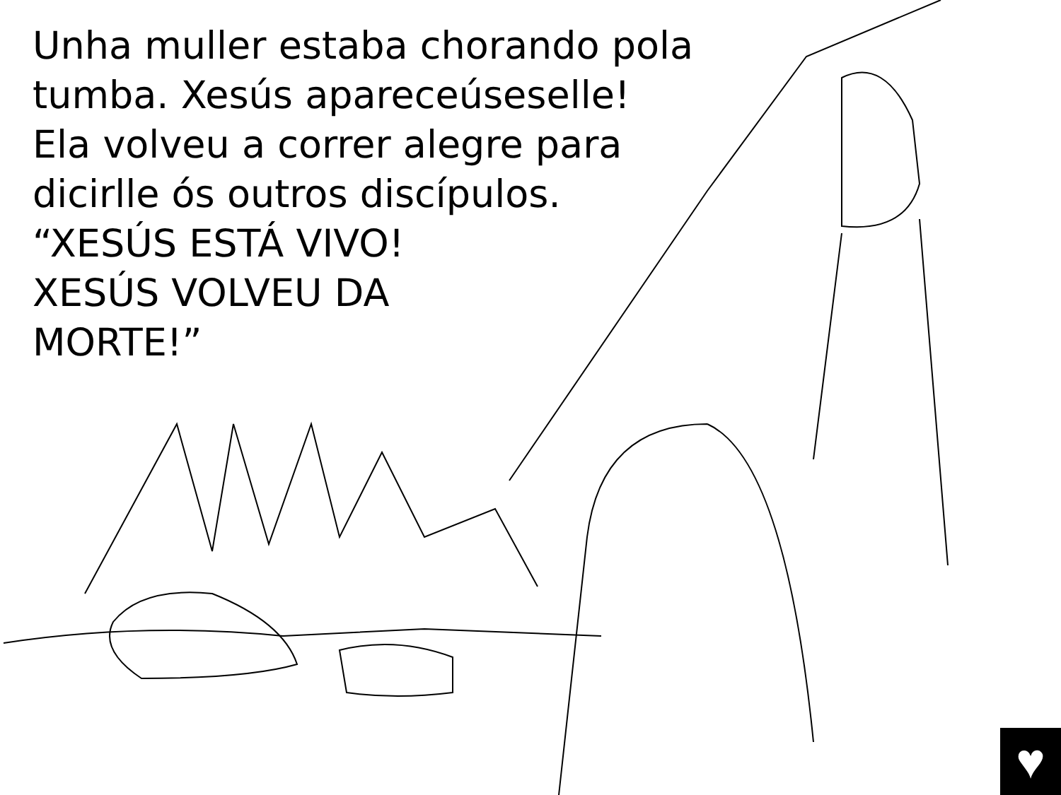Unha muller estaba chorando pola
tumba. Xesús apareceúseselle!
Ela volveu a correr alegre para
dicirlle ós outros discípulos.
“XESÚS ESTÁ VIVO!
XESÚS VOLVEU DA
MORTE!”
♥